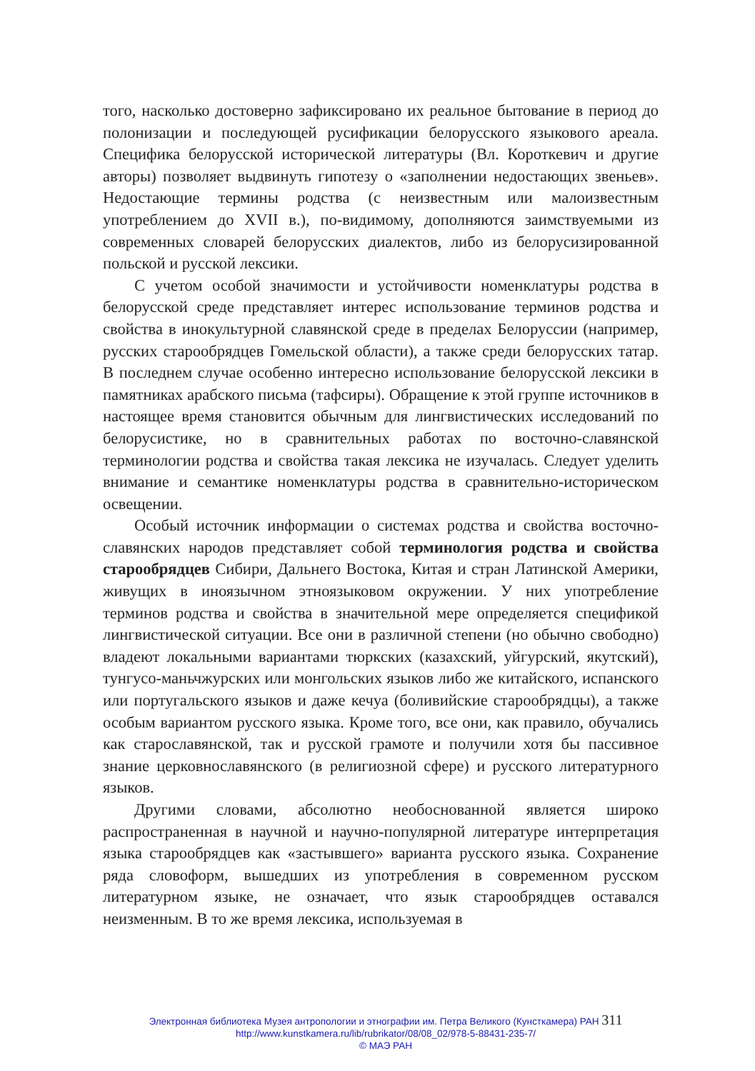того, насколько достоверно зафиксировано их реальное бытование в период до полонизации и последующей русификации белорусского языкового ареала. Специфика белорусской исторической литературы (Вл. Короткевич и другие авторы) позволяет выдвинуть гипотезу о «заполнении недостающих звеньев». Недостающие термины родства (с неизвестным или малоизвестным употреблением до XVII в.), по-видимому, дополняются заимствуемыми из современных словарей белорусских диалектов, либо из белорусизированной польской и русской лексики.
С учетом особой значимости и устойчивости номенклатуры родства в белорусской среде представляет интерес использование терминов родства и свойства в инокультурной славянской среде в пределах Белоруссии (например, русских старообрядцев Гомельской области), а также среди белорусских татар. В последнем случае особенно интересно использование белорусской лексики в памятниках арабского письма (тафсиры). Обращение к этой группе источников в настоящее время становится обычным для лингвистических исследований по белорусистике, но в сравнительных работах по восточно-славянской терминологии родства и свойства такая лексика не изучалась. Следует уделить внимание и семантике номенклатуры родства в сравнительно-историческом освещении.
Особый источник информации о системах родства и свойства восточно-славянских народов представляет собой терминология родства и свойства старообрядцев Сибири, Дальнего Востока, Китая и стран Латинской Америки, живущих в иноязычном этноязыковом окружении. У них употребление терминов родства и свойства в значительной мере определяется спецификой лингвистической ситуации. Все они в различной степени (но обычно свободно) владеют локальными вариантами тюркских (казахский, уйгурский, якутский), тунгусо-маньчжурских или монгольских языков либо же китайского, испанского или португальского языков и даже кечуа (боливийские старообрядцы), а также особым вариантом русского языка. Кроме того, все они, как правило, обучались как старославянской, так и русской грамоте и получили хотя бы пассивное знание церковнославянского (в религиозной сфере) и русского литературного языков.
Другими словами, абсолютно необоснованной является широко распространенная в научной и научно-популярной литературе интерпретация языка старообрядцев как «застывшего» варианта русского языка. Сохранение ряда словоформ, вышедших из употребления в современном русском литературном языке, не означает, что язык старообрядцев оставался неизменным. В то же время лексика, используемая в
Электронная библиотека Музея антропологии и этнографии им. Петра Великого (Кунсткамера) РАН 311
http://www.kunstkamera.ru/lib/rubrikator/08/08_02/978-5-88431-235-7/
© МАЭ РАН